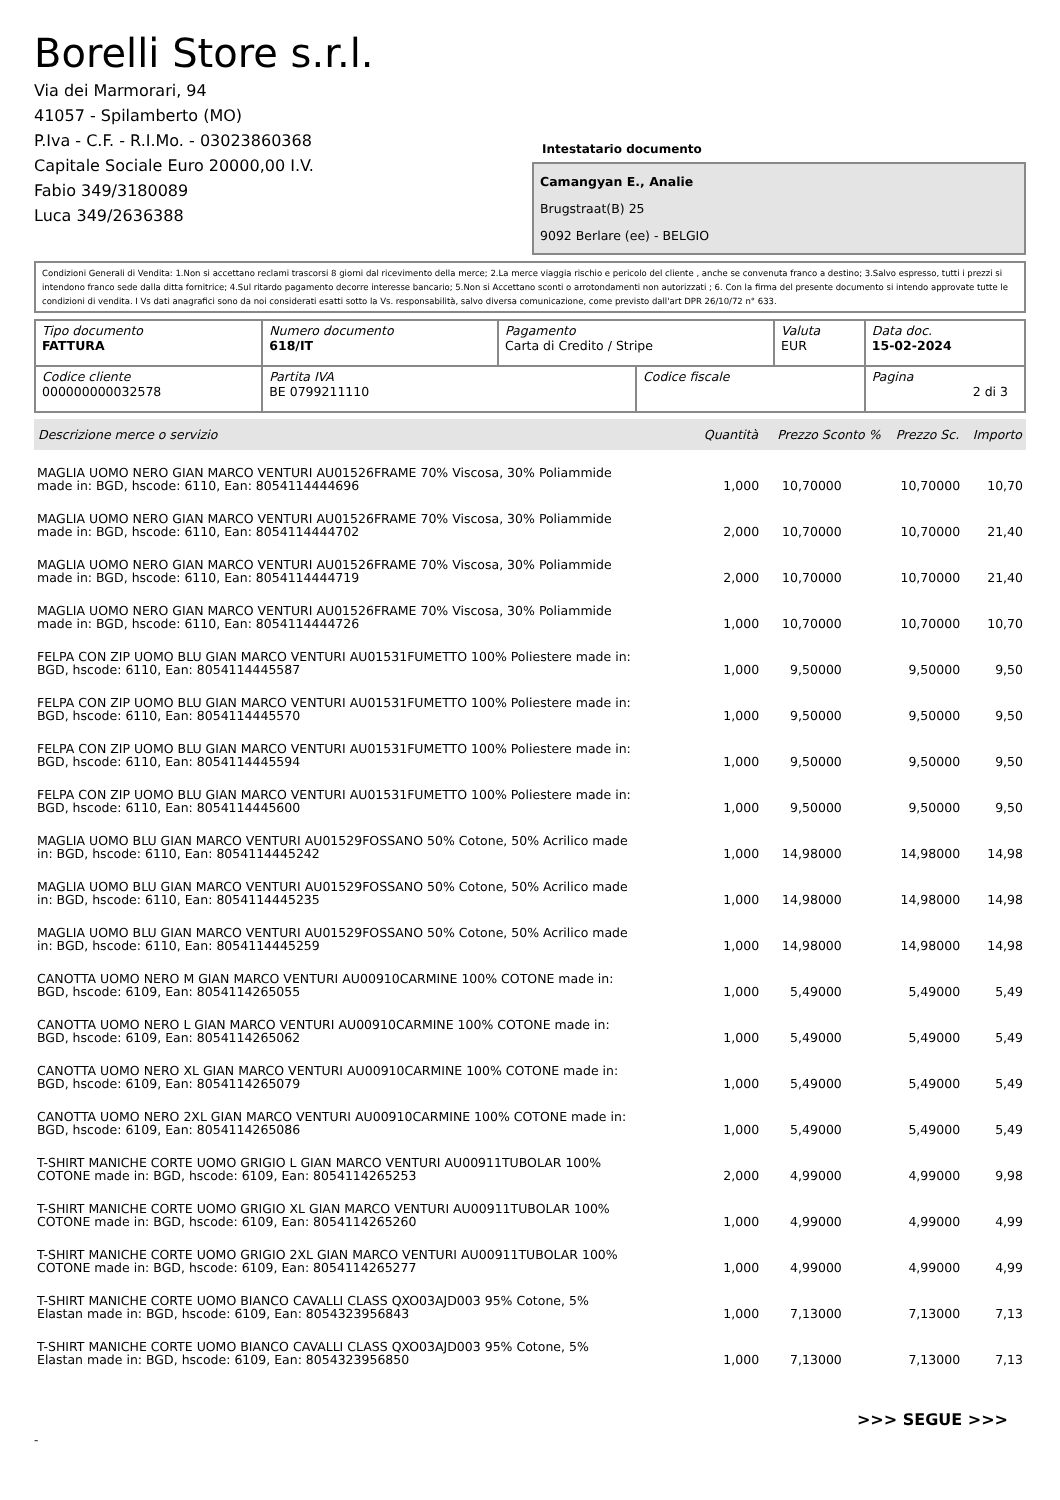Borelli Store s.r.l.
Via dei Marmorari, 94
41057 - Spilamberto (MO)
P.Iva - C.F. - R.I.Mo. - 03023860368
Capitale Sociale Euro 20000,00 I.V.
Fabio 349/3180089
Luca 349/2636388
Intestatario documento
Camangyan E., Analie
Brugstraat(B) 25
9092 Berlare (ee) - BELGIO
Condizioni Generali di Vendita: 1.Non si accettano reclami trascorsi 8 giorni dal ricevimento della merce; 2.La merce viaggia rischio e pericolo del cliente , anche se convenuta franco a destino; 3.Salvo espresso, tutti i prezzi si intendono franco sede dalla ditta fornitrice; 4.Sul ritardo pagamento decorre interesse bancario; 5.Non si Accettano sconti o arrotondamenti non autorizzati ; 6. Con la firma del presente documento si intendo approvate tutte le condizioni di vendita. I Vs dati anagrafici sono da noi considerati esatti sotto la Vs. responsabilità, salvo diversa comunicazione, come previsto dall'art DPR 26/10/72 n° 633.
| Tipo documento FATTURA | Numero documento 618/IT | Pagamento Carta di Credito / Stripe | | Valuta EUR | Data doc. 15-02-2024 |
| Codice cliente 000000000032578 | Partita IVA BE 0799211110 | | Codice fiscale | | Pagina 2 di 3 |
| Descrizione merce o servizio | Quantità | Prezzo Sconto % | Prezzo Sc. | Importo |
| --- | --- | --- | --- | --- |
| MAGLIA UOMO NERO GIAN MARCO VENTURI AU01526FRAME 70% Viscosa, 30% Poliammide made in: BGD, hscode: 6110, Ean: 8054114444696 | 1,000 | 10,70000 | 10,70000 | 10,70 |
| MAGLIA UOMO NERO GIAN MARCO VENTURI AU01526FRAME 70% Viscosa, 30% Poliammide made in: BGD, hscode: 6110, Ean: 8054114444702 | 2,000 | 10,70000 | 10,70000 | 21,40 |
| MAGLIA UOMO NERO GIAN MARCO VENTURI AU01526FRAME 70% Viscosa, 30% Poliammide made in: BGD, hscode: 6110, Ean: 8054114444719 | 2,000 | 10,70000 | 10,70000 | 21,40 |
| MAGLIA UOMO NERO GIAN MARCO VENTURI AU01526FRAME 70% Viscosa, 30% Poliammide made in: BGD, hscode: 6110, Ean: 8054114444726 | 1,000 | 10,70000 | 10,70000 | 10,70 |
| FELPA CON ZIP UOMO BLU GIAN MARCO VENTURI AU01531FUMETTO 100% Poliestere made in: BGD, hscode: 6110, Ean: 8054114445587 | 1,000 | 9,50000 | 9,50000 | 9,50 |
| FELPA CON ZIP UOMO BLU GIAN MARCO VENTURI AU01531FUMETTO 100% Poliestere made in: BGD, hscode: 6110, Ean: 8054114445570 | 1,000 | 9,50000 | 9,50000 | 9,50 |
| FELPA CON ZIP UOMO BLU GIAN MARCO VENTURI AU01531FUMETTO 100% Poliestere made in: BGD, hscode: 6110, Ean: 8054114445594 | 1,000 | 9,50000 | 9,50000 | 9,50 |
| FELPA CON ZIP UOMO BLU GIAN MARCO VENTURI AU01531FUMETTO 100% Poliestere made in: BGD, hscode: 6110, Ean: 8054114445600 | 1,000 | 9,50000 | 9,50000 | 9,50 |
| MAGLIA UOMO BLU GIAN MARCO VENTURI AU01529FOSSANO 50% Cotone, 50% Acrilico made in: BGD, hscode: 6110, Ean: 8054114445242 | 1,000 | 14,98000 | 14,98000 | 14,98 |
| MAGLIA UOMO BLU GIAN MARCO VENTURI AU01529FOSSANO 50% Cotone, 50% Acrilico made in: BGD, hscode: 6110, Ean: 8054114445235 | 1,000 | 14,98000 | 14,98000 | 14,98 |
| MAGLIA UOMO BLU GIAN MARCO VENTURI AU01529FOSSANO 50% Cotone, 50% Acrilico made in: BGD, hscode: 6110, Ean: 8054114445259 | 1,000 | 14,98000 | 14,98000 | 14,98 |
| CANOTTA UOMO NERO M GIAN MARCO VENTURI AU00910CARMINE 100% COTONE made in: BGD, hscode: 6109, Ean: 8054114265055 | 1,000 | 5,49000 | 5,49000 | 5,49 |
| CANOTTA UOMO NERO L GIAN MARCO VENTURI AU00910CARMINE 100% COTONE made in: BGD, hscode: 6109, Ean: 8054114265062 | 1,000 | 5,49000 | 5,49000 | 5,49 |
| CANOTTA UOMO NERO XL GIAN MARCO VENTURI AU00910CARMINE 100% COTONE made in: BGD, hscode: 6109, Ean: 8054114265079 | 1,000 | 5,49000 | 5,49000 | 5,49 |
| CANOTTA UOMO NERO 2XL GIAN MARCO VENTURI AU00910CARMINE 100% COTONE made in: BGD, hscode: 6109, Ean: 8054114265086 | 1,000 | 5,49000 | 5,49000 | 5,49 |
| T-SHIRT MANICHE CORTE UOMO GRIGIO L GIAN MARCO VENTURI AU00911TUBOLAR 100% COTONE made in: BGD, hscode: 6109, Ean: 8054114265253 | 2,000 | 4,99000 | 4,99000 | 9,98 |
| T-SHIRT MANICHE CORTE UOMO GRIGIO XL GIAN MARCO VENTURI AU00911TUBOLAR 100% COTONE made in: BGD, hscode: 6109, Ean: 8054114265260 | 1,000 | 4,99000 | 4,99000 | 4,99 |
| T-SHIRT MANICHE CORTE UOMO GRIGIO 2XL GIAN MARCO VENTURI AU00911TUBOLAR 100% COTONE made in: BGD, hscode: 6109, Ean: 8054114265277 | 1,000 | 4,99000 | 4,99000 | 4,99 |
| T-SHIRT MANICHE CORTE UOMO BIANCO CAVALLI CLASS QXO03AJD003 95% Cotone, 5% Elastan made in: BGD, hscode: 6109, Ean: 8054323956843 | 1,000 | 7,13000 | 7,13000 | 7,13 |
| T-SHIRT MANICHE CORTE UOMO BIANCO CAVALLI CLASS QXO03AJD003 95% Cotone, 5% Elastan made in: BGD, hscode: 6109, Ean: 8054323956850 | 1,000 | 7,13000 | 7,13000 | 7,13 |
>>> SEGUE >>>
-